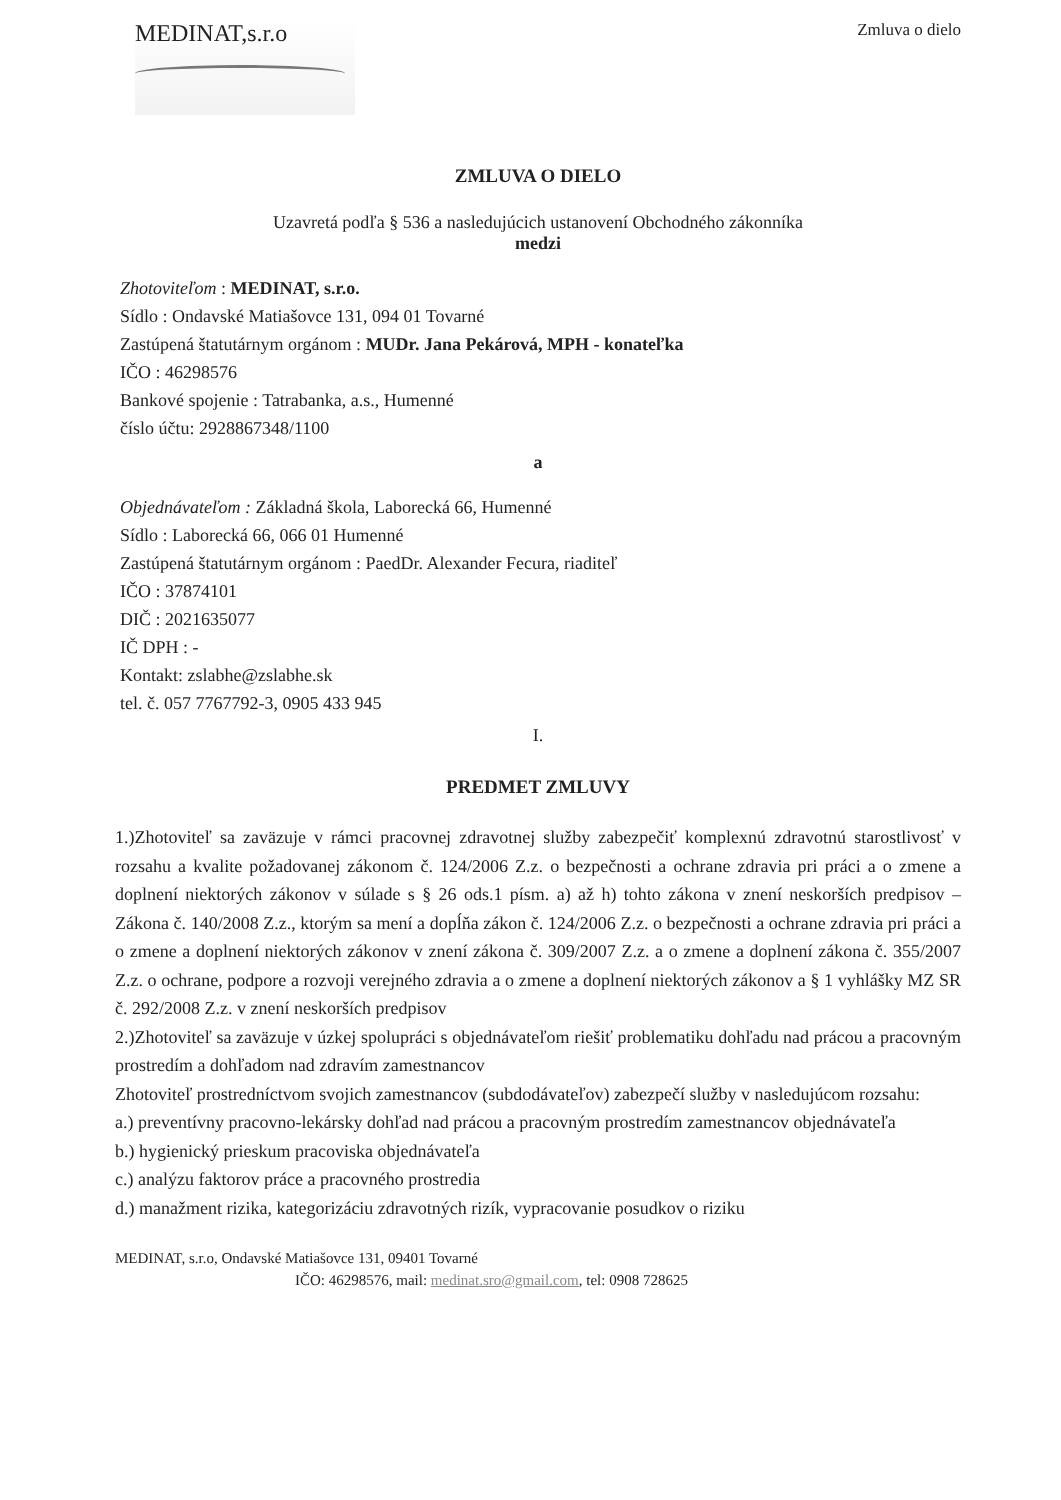MEDINAT,s.r.o
Zmluva o dielo
ZMLUVA O DIELO
Uzavretá podľa § 536 a nasledujúcich ustanovení Obchodného zákonníka
medzi
Zhotoviteľom : MEDINAT, s.r.o.
Sídlo : Ondavské Matiašovce 131, 094 01 Tovarné
Zastúpená štatutárnym orgánom : MUDr. Jana Pekárová, MPH - konateľka
IČO : 46298576
Bankové spojenie : Tatrabanka, a.s., Humenné
číslo účtu: 2928867348/1100
a
Objednávateľom : Základná škola, Laborecká 66, Humenné
Sídlo : Laborecká 66, 066 01 Humenné
Zastúpená štatutárnym orgánom : PaedDr. Alexander Fecura, riaditeľ
IČO : 37874101
DIČ : 2021635077
IČ DPH : -
Kontakt: zslabhe@zslabhe.sk
tel. č. 057 7767792-3, 0905 433 945
I.
PREDMET ZMLUVY
1.)Zhotoviteľ sa zaväzuje v rámci pracovnej zdravotnej služby zabezpečiť komplexnú zdravotnú starostlivosť v rozsahu a kvalite požadovanej zákonom č. 124/2006 Z.z. o bezpečnosti a ochrane zdravia pri práci a o zmene a doplnení niektorých zákonov v súlade s § 26 ods.1 písm. a) až h) tohto zákona v znení neskorších predpisov – Zákona č. 140/2008 Z.z., ktorým sa mení a dopĺňa zákon č. 124/2006 Z.z. o bezpečnosti a ochrane zdravia pri práci a o zmene a doplnení niektorých zákonov v znení zákona č. 309/2007 Z.z. a o zmene a doplnení zákona č. 355/2007 Z.z. o ochrane, podpore a rozvoji verejného zdravia a o zmene a doplnení niektorých zákonov a § 1 vyhlášky MZ SR č. 292/2008 Z.z. v znení neskorších predpisov
2.)Zhotoviteľ sa zaväzuje v úzkej spolupráci s objednávateľom riešiť problematiku dohľadu nad prácou a pracovným prostredím a dohľadom nad zdravím zamestnancov
Zhotoviteľ prostredníctvom svojich zamestnancov (subdodávateľov) zabezpečí služby v nasledujúcom rozsahu:
a.) preventívny pracovno-lekársky dohľad nad prácou a pracovným prostredím zamestnancov objednávateľa
b.) hygienický prieskum pracoviska objednávateľa
c.) analýzu faktorov práce a pracovného prostredia
d.) manažment rizika, kategorizáciu zdravotných rizík, vypracovanie posudkov o riziku
MEDINAT, s.r.o, Ondavské Matiašovce 131, 09401 Tovarné
IČO: 46298576, mail: medinat.sro@gmail.com, tel: 0908 728625